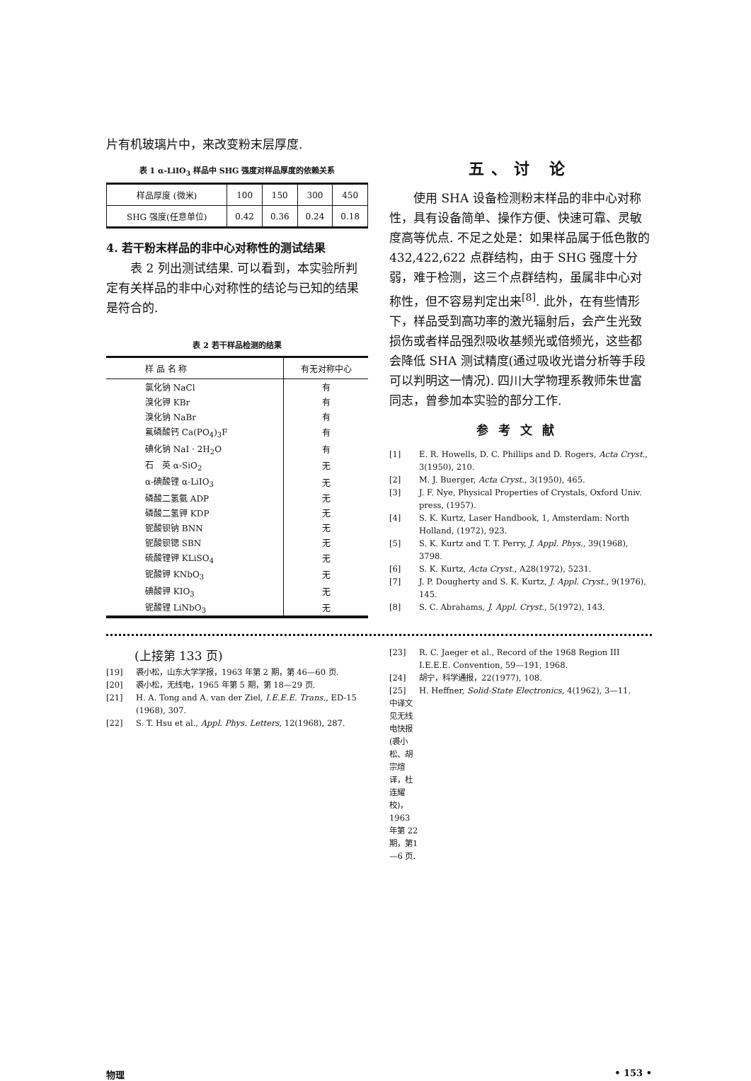片有机玻璃片中，来改变粉末层厚度.
表 1 α-LiIO<sub>3</sub> 样品中 SHG 强度对样品厚度的依赖关系
| 样品厚度 (微米) | 100 | 150 | 300 | 450 |
| SHG 强度(任意单位) | 0.42 | 0.36 | 0.24 | 0.18 |
4. 若干粉末样品的非中心对称性的测试结果
　　表 2 列出测试结果. 可以看到，本实验所判定有关样品的非中心对称性的结论与已知的结果是符合的.
表 2 若干样品检测的结果
| 样 品 名 称 | 有无对称中心 |
| --- | --- |
| 氯化钠 NaCl | 有 |
| 溴化钾 KBr | 有 |
| 溴化钠 NaBr | 有 |
| 氟磷酸钙 Ca(PO<sub>4</sub>)<sub>3</sub>F | 有 |
| 碘化钠 NaI · 2H<sub>2</sub>O | 有 |
| 石 英 α-SiO<sub>2</sub> | 无 |
| α-碘酸锂 α-LiIO<sub>3</sub> | 无 |
| 磷酸二氢氨 ADP | 无 |
| 磷酸二氢钾 KDP | 无 |
| 铌酸钡钠 BNN | 无 |
| 铌酸钡锶 SBN | 无 |
| 硫酸锂钾 KLiSO<sub>4</sub> | 无 |
| 铌酸钾 KNbO<sub>3</sub> | 无 |
| 碘酸钾 KIO<sub>3</sub> | 无 |
| 铌酸锂 LiNbO<sub>3</sub> | 无 |
五、讨 论
　　使用 SHA 设备检测粉末样品的非中心对称性，具有设备简单、操作方便、快速可靠、灵敏度高等优点. 不足之处是：如果样品属于低色散的 432,422,622 点群结构，由于 SHG 强度十分弱，难于检测，这三个点群结构，虽属非中心对称性，但不容易判定出来<sup>[8]</sup>. 此外，在有些情形下，样品受到高功率的激光辐射后，会产生光致损伤或者样品强烈吸收基频光或倍频光，这些都会降低 SHA 测试精度(通过吸收光谱分析等手段可以判明这一情况). 四川大学物理系教师朱世富同志，曾参加本实验的部分工作.
参考文献
[1] E. R. Howells, D. C. Phillips and D. Rogers, Acta Cryst., 3(1950), 210.
[2] M. J. Buerger, Acta Cryst., 3(1950), 465.
[3] J. F. Nye, Physical Properties of Crystals, Oxford Univ. press, (1957).
[4] S. K. Kurtz, Laser Handbook, 1, Amsterdam: North Holland, (1972), 923.
[5] S. K. Kurtz and T. T. Perry, J. Appl. Phys., 39(1968), 3798.
[6] S. K. Kurtz, Acta Cryst., A28(1972), 5231.
[7] J. P. Dougherty and S. K. Kurtz, J. Appl. Cryst., 9(1976), 145.
[8] S. C. Abrahams, J. Appl. Cryst., 5(1972), 143.
(上接第 133 页)
[19] 裘小松，山东大学学报，1963 年第 2 期，第 46—60 页.
[20] 裘小松，无线电，1965 年第 5 期，第 18—29 页.
[21] H. A. Tong and A. van der Ziel, I.E.E.E. Trans., ED-15 (1968), 307.
[22] S. T. Hsu et al., Appl. Phys. Letters, 12(1968), 287.
[23] R. C. Jaeger et al., Record of the 1968 Region III I.E.E.E. Convention, 59—191, 1968.
[24] 胡宁，科学通报，22(1977), 108.
[25] H. Heffner, Solid-State Electronics, 4(1962), 3—11.
中译文见无线电快报(裘小松、胡宗煊译，杜连耀校)，1963 年第 22 期，第1—6 页.
物理 • 153 •